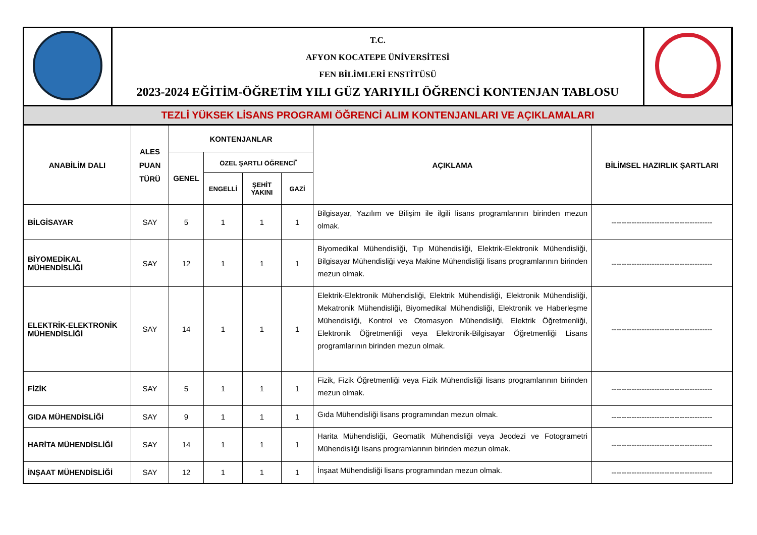| | T.C. AFYON KOCATEPE ÜNİVERSİTESİ FEN BİLİMLERİ ENSTİTÜSÜ 2023-2024 EĞİTİM-ÖĞRETİM YILI GÜZ YARIYILI ÖĞRENCİ KONTENJAN TABLOSU | |
TEZLİ YÜKSEK LİSANS PROGRAMI ÖĞRENCİ ALIM KONTENJANLARI VE AÇIKLAMALARI
| ANABİLİM DALI | ALES PUAN TÜRÜ | KONTENJANLAR | | | | AÇIKLAMA | BİLİMSEL HAZIRLIK ŞARTLARI |
| --- | --- | --- | --- | --- | --- | --- | --- |
| | | GENEL | ÖZEL ŞARTLI ÖĞRENCİ<sup>*</sup> | | | | |
| | | | ENGELLİ | ŞEHİT YAKINI | GAZİ | | |
| BİLGİSAYAR | SAY | 5 | 1 | 1 | 1 | Bilgisayar, Yazılım ve Bilişim ile ilgili lisans programlarının birinden mezun olmak. | ---------------------------------------- |
| BİYOMEDİKAL MÜHENDİSLİĞİ | SAY | 12 | 1 | 1 | 1 | Biyomedikal Mühendisliği, Tıp Mühendisliği, Elektrik-Elektronik Mühendisliği, Bilgisayar Mühendisliği veya Makine Mühendisliği lisans programlarının birinden mezun olmak. | ---------------------------------------- |
| ELEKTRİK-ELEKTRONİK MÜHENDİSLİĞİ | SAY | 14 | 1 | 1 | 1 | Elektrik-Elektronik Mühendisliği, Elektrik Mühendisliği, Elektronik Mühendisliği, Mekatronik Mühendisliği, Biyomedikal Mühendisliği, Elektronik ve Haberleşme Mühendisliği, Kontrol ve Otomasyon Mühendisliği, Elektrik Öğretmenliği, Elektronik Öğretmenliği veya Elektronik-Bilgisayar Öğretmenliği Lisans programlarının birinden mezun olmak. | ---------------------------------------- |
| FİZİK | SAY | 5 | 1 | 1 | 1 | Fizik, Fizik Öğretmenliği veya Fizik Mühendisliği lisans programlarının birinden mezun olmak. | ---------------------------------------- |
| GIDA MÜHENDİSLİĞİ | SAY | 9 | 1 | 1 | 1 | Gıda Mühendisliği lisans programından mezun olmak. | ---------------------------------------- |
| HARİTA MÜHENDİSLİĞİ | SAY | 14 | 1 | 1 | 1 | Harita Mühendisliği, Geomatik Mühendisliği veya Jeodezi ve Fotogrametri Mühendisliği lisans programlarının birinden mezun olmak. | ---------------------------------------- |
| İNŞAAT MÜHENDİSLİĞİ | SAY | 12 | 1 | 1 | 1 | İnşaat Mühendisliği lisans programından mezun olmak. | ---------------------------------------- |